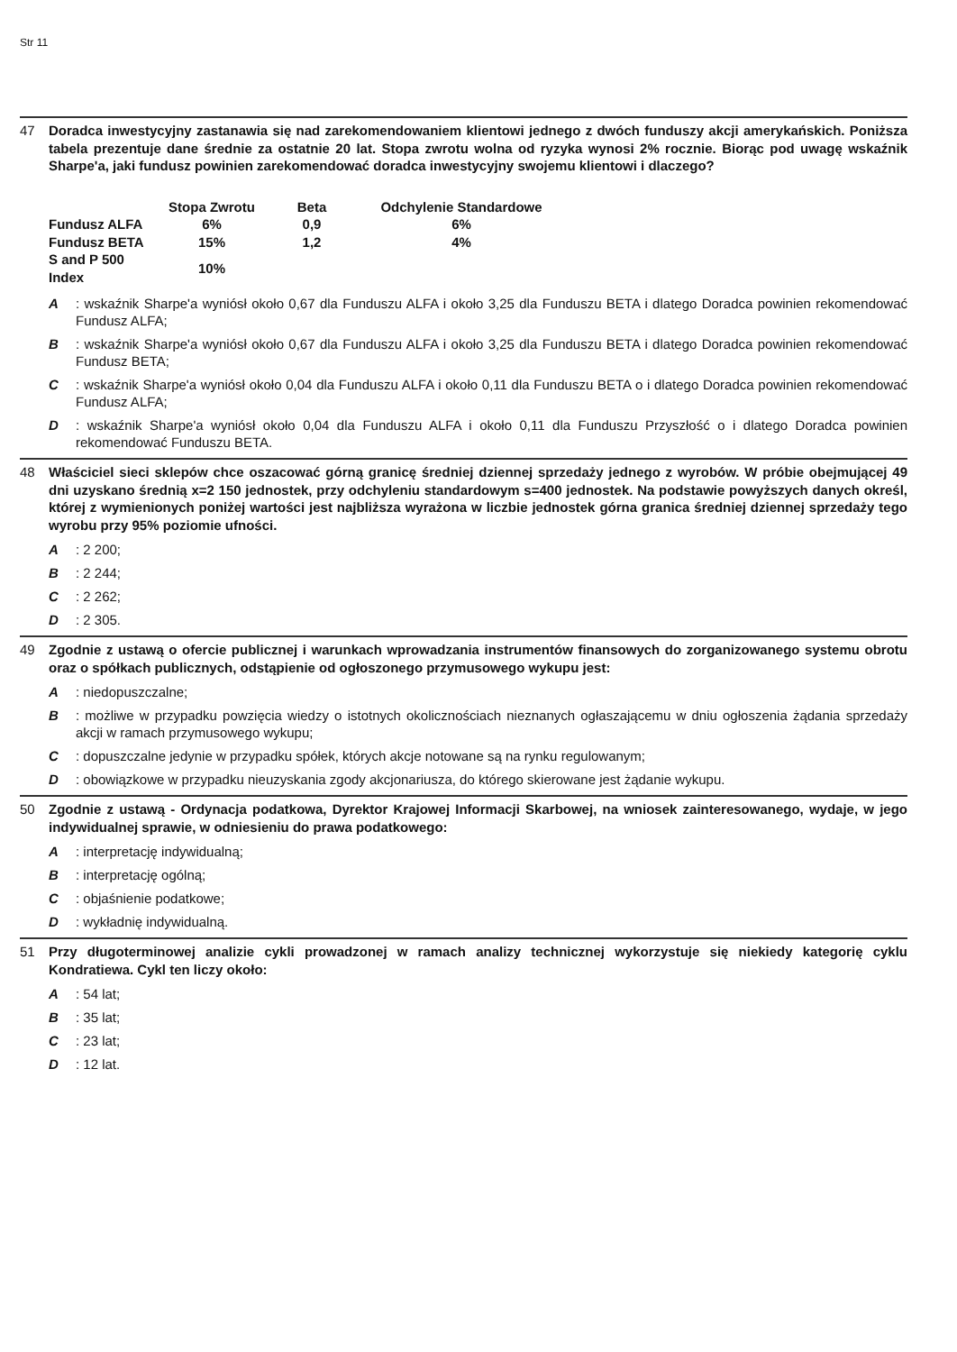Str 11
47 Doradca inwestycyjny zastanawia się nad zarekomendowaniem klientowi jednego z dwóch funduszy akcji amerykańskich. Poniższa tabela prezentuje dane średnie za ostatnie 20 lat. Stopa zwrotu wolna od ryzyka wynosi 2% rocznie. Biorąc pod uwagę wskaźnik Sharpe'a, jaki fundusz powinien zarekomendować doradca inwestycyjny swojemu klientowi i dlaczego?
| | Stopa Zwrotu | Beta | Odchylenie Standardowe |
| --- | --- | --- | --- |
| Fundusz ALFA | 6% | 0,9 | 6% |
| Fundusz BETA | 15% | 1,2 | 4% |
| S and P 500 Index | 10% | | |
A : wskaźnik Sharpe'a wyniósł około 0,67 dla Funduszu ALFA i około 3,25 dla Funduszu BETA i dlatego Doradca powinien rekomendować Fundusz ALFA;
B : wskaźnik Sharpe'a wyniósł około 0,67 dla Funduszu ALFA i około 3,25 dla Funduszu BETA i dlatego Doradca powinien rekomendować Fundusz BETA;
C : wskaźnik Sharpe'a wyniósł około 0,04 dla Funduszu ALFA i około 0,11 dla Funduszu BETA o i dlatego Doradca powinien rekomendować Fundusz ALFA;
D : wskaźnik Sharpe'a wyniósł około 0,04 dla Funduszu ALFA i około 0,11 dla Funduszu Przyszłość o i dlatego Doradca powinien rekomendować Funduszu BETA.
48 Właściciel sieci sklepów chce oszacować górną granicę średniej dziennej sprzedaży jednego z wyrobów. W próbie obejmującej 49 dni uzyskano średnią x=2 150 jednostek, przy odchyleniu standardowym s=400 jednostek. Na podstawie powyższych danych określ, której z wymienionych poniżej wartości jest najbliższa wyrażona w liczbie jednostek górna granica średniej dziennej sprzedaży tego wyrobu przy 95% poziomie ufności.
A : 2 200;
B : 2 244;
C : 2 262;
D : 2 305.
49 Zgodnie z ustawą o ofercie publicznej i warunkach wprowadzania instrumentów finansowych do zorganizowanego systemu obrotu oraz o spółkach publicznych, odstąpienie od ogłoszonego przymusowego wykupu jest:
A : niedopuszczalne;
B : możliwe w przypadku powzięcia wiedzy o istotnych okolicznościach nieznanych ogłaszającemu w dniu ogłoszenia żądania sprzedaży akcji w ramach przymusowego wykupu;
C : dopuszczalne jedynie w przypadku spółek, których akcje notowane są na rynku regulowanym;
D : obowiązkowe w przypadku nieuzyskania zgody akcjonariusza, do którego skierowane jest żądanie wykupu.
50 Zgodnie z ustawą - Ordynacja podatkowa, Dyrektor Krajowej Informacji Skarbowej, na wniosek zainteresowanego, wydaje, w jego indywidualnej sprawie, w odniesieniu do prawa podatkowego:
A : interpretację indywidualną;
B : interpretację ogólną;
C : objaśnienie podatkowe;
D : wykładnię indywidualną.
51 Przy długoterminowej analizie cykli prowadzonej w ramach analizy technicznej wykorzystuje się niekiedy kategorię cyklu Kondratiewa. Cykl ten liczy około:
A : 54 lat;
B : 35 lat;
C : 23 lat;
D : 12 lat.